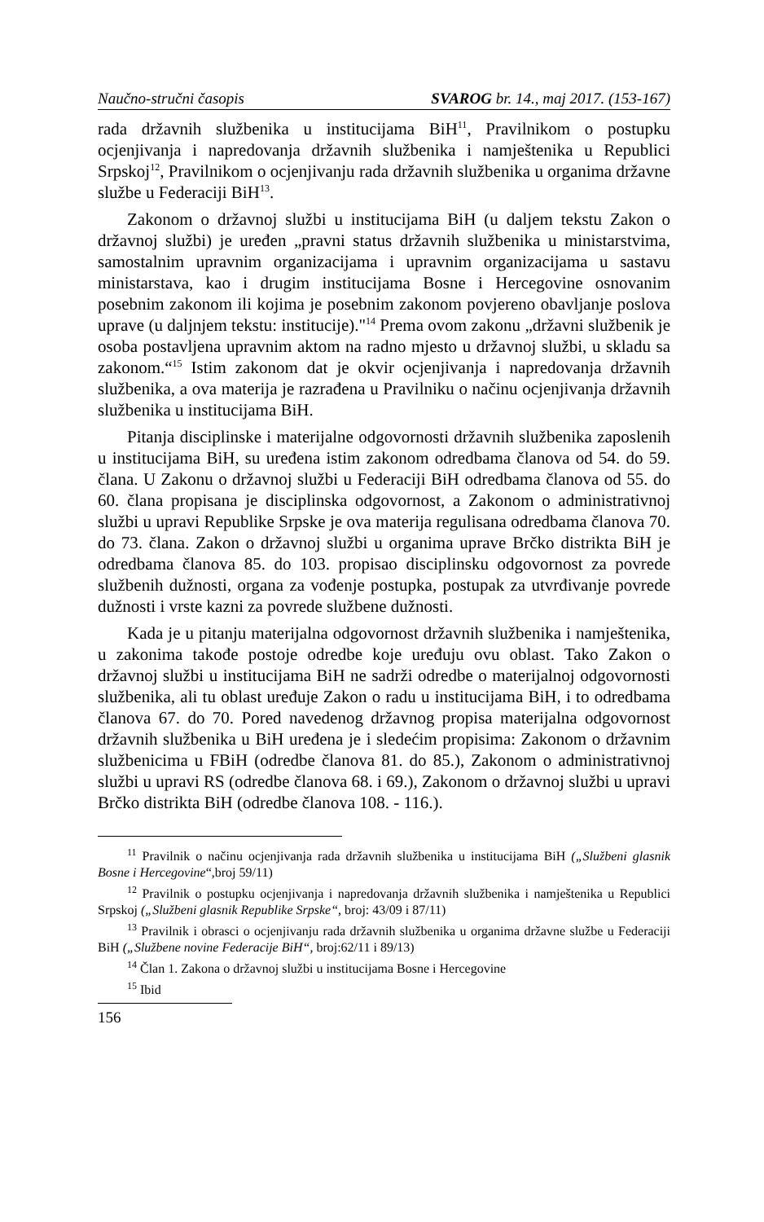Naučno-stručni časopis SVAROG br. 14., maj 2017. (153-167)
rada državnih službenika u institucijama BiH<sup>11</sup>, Pravilnikom o postupku ocjenjivanja i napredovanja državnih službenika i namještenika u Republici Srpskoj<sup>12</sup>, Pravilnikom o ocjenjivanju rada državnih službenika u organima državne službe u Federaciji BiH<sup>13</sup>.
Zakonom o državnoj službi u institucijama BiH (u daljem tekstu Zakon o državnoj službi) je uređen „pravni status državnih službenika u ministarstvima, samostalnim upravnim organizacijama i upravnim organizacijama u sastavu ministarstava, kao i drugim institucijama Bosne i Hercegovine osnovanim posebnim zakonom ili kojima je posebnim zakonom povjereno obavljanje poslova uprave (u daljnjem tekstu: institucije)."<sup>14</sup> Prema ovom zakonu „državni službenik je osoba postavljena upravnim aktom na radno mjesto u državnoj službi, u skladu sa zakonom.“<sup>15</sup> Istim zakonom dat je okvir ocjenjivanja i napredovanja državnih službenika, a ova materija je razrađena u Pravilniku o načinu ocjenjivanja državnih službenika u institucijama BiH.
Pitanja disciplinske i materijalne odgovornosti državnih službenika zaposlenih u institucijama BiH, su uređena istim zakonom odredbama članova od 54. do 59. člana. U Zakonu o državnoj službi u Federaciji BiH odredbama članova od 55. do 60. člana propisana je disciplinska odgovornost, a Zakonom o administrativnoj službi u upravi Republike Srpske je ova materija regulisana odredbama članova 70. do 73. člana. Zakon o državnoj službi u organima uprave Brčko distrikta BiH je odredbama članova 85. do 103. propisao disciplinsku odgovornost za povrede službenih dužnosti, organa za vođenje postupka, postupak za utvrđivanje povrede dužnosti i vrste kazni za povrede službene dužnosti.
Kada je u pitanju materijalna odgovornost državnih službenika i namještenika, u zakonima takođe postoje odredbe koje uređuju ovu oblast. Tako Zakon o državnoj službi u institucijama BiH ne sadrži odredbe o materijalnoj odgovornosti službenika, ali tu oblast uređuje Zakon o radu u institucijama BiH, i to odredbama članova 67. do 70. Pored navedenog državnog propisa materijalna odgovornost državnih službenika u BiH uređena je i sledećim propisima: Zakonom o državnim službenicima u FBiH (odredbe članova 81. do 85.), Zakonom o administrativnoj službi u upravi RS (odredbe članova 68. i 69.), Zakonom o državnoj službi u upravi Brčko distrikta BiH (odredbe članova 108. - 116.).
<sup>11</sup> Pravilnik o načinu ocjenjivanja rada državnih službenika u institucijama BiH („Službeni glasnik Bosne i Hercegovine“,broj 59/11)
<sup>12</sup> Pravilnik o postupku ocjenjivanja i napredovanja državnih službenika i namještenika u Republici Srpskoj („Službeni glasnik Republike Srpske“, broj: 43/09 i 87/11)
<sup>13</sup> Pravilnik i obrasci o ocjenjivanju rada državnih službenika u organima državne službe u Federaciji BiH („Službene novine Federacije BiH“, broj:62/11 i 89/13)
<sup>14</sup> Član 1. Zakona o državnoj službi u institucijama Bosne i Hercegovine
<sup>15</sup> Ibid
156